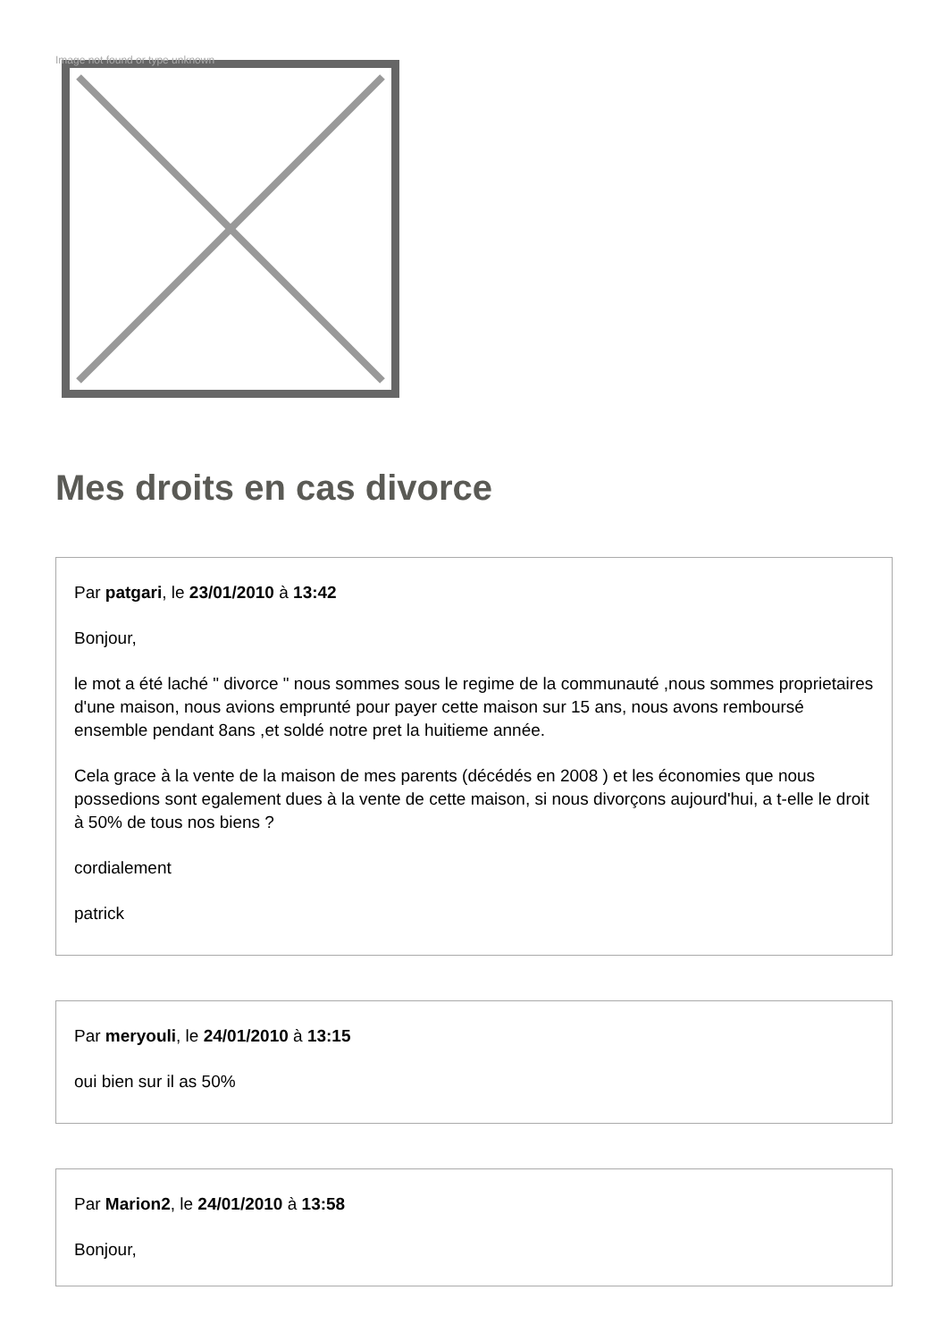Image not found or type unknown
Mes droits en cas divorce
Par patgari, le 23/01/2010 à 13:42
Bonjour,
le mot a été laché " divorce " nous sommes sous le regime de la communauté ,nous sommes proprietaires d'une maison, nous avions emprunté pour payer cette maison sur 15 ans, nous avons remboursé ensemble pendant 8ans ,et soldé notre pret la huitieme année.
Cela grace à la vente de la maison de mes parents (décédés en 2008 ) et les économies que nous possedions sont egalement dues à la vente de cette maison, si nous divorçons aujourd'hui, a t-elle le droit à 50% de tous nos biens ?
cordialement
patrick
Par meryouli, le 24/01/2010 à 13:15
oui bien sur il as 50%
Par Marion2, le 24/01/2010 à 13:58
Bonjour,